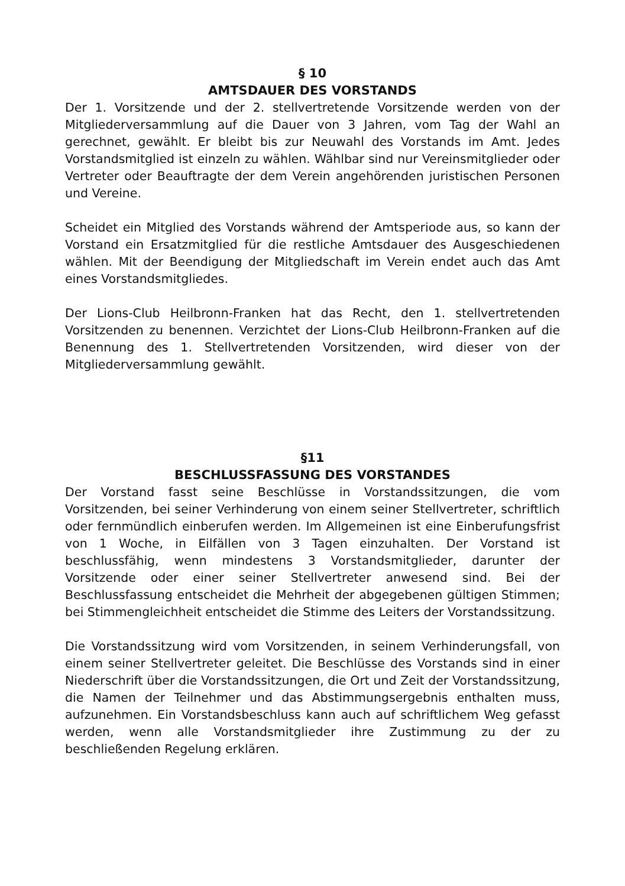§ 10
AMTSDAUER DES VORSTANDS
Der 1. Vorsitzende und der 2. stellvertretende Vorsitzende werden von der Mitgliederversammlung auf die Dauer von 3 Jahren, vom Tag der Wahl an gerechnet, gewählt. Er bleibt bis zur Neuwahl des Vorstands im Amt. Jedes Vorstandsmitglied ist einzeln zu wählen. Wählbar sind nur Vereinsmitglieder oder Vertreter oder Beauftragte der dem Verein angehörenden juristischen Personen und Vereine.
Scheidet ein Mitglied des Vorstands während der Amtsperiode aus, so kann der Vorstand ein Ersatzmitglied für die restliche Amtsdauer des Ausgeschiedenen wählen. Mit der Beendigung der Mitgliedschaft im Verein endet auch das Amt eines Vorstandsmitgliedes.
Der Lions-Club Heilbronn-Franken hat das Recht, den 1. stellvertretenden Vorsitzenden zu benennen. Verzichtet der Lions-Club Heilbronn-Franken auf die Benennung des 1. Stellvertretenden Vorsitzenden, wird dieser von der Mitgliederversammlung gewählt.
§11
BESCHLUSSFASSUNG DES VORSTANDES
Der Vorstand fasst seine Beschlüsse in Vorstandssitzungen, die vom Vorsitzenden, bei seiner Verhinderung von einem seiner Stellvertreter, schriftlich oder fernmündlich einberufen werden. Im Allgemeinen ist eine Einberufungsfrist von 1 Woche, in Eilfällen von 3 Tagen einzuhalten. Der Vorstand ist beschlussfähig, wenn mindestens 3 Vorstandsmitglieder, darunter der Vorsitzende oder einer seiner Stellvertreter anwesend sind. Bei der Beschlussfassung entscheidet die Mehrheit der abgegebenen gültigen Stimmen; bei Stimmengleichheit entscheidet die Stimme des Leiters der Vorstandssitzung.
Die Vorstandssitzung wird vom Vorsitzenden, in seinem Verhinderungsfall, von einem seiner Stellvertreter geleitet. Die Beschlüsse des Vorstands sind in einer Niederschrift über die Vorstandssitzungen, die Ort und Zeit der Vorstandssitzung, die Namen der Teilnehmer und das Abstimmungsergebnis enthalten muss, aufzunehmen. Ein Vorstandsbeschluss kann auch auf schriftlichem Weg gefasst werden, wenn alle Vorstandsmitglieder ihre Zustimmung zu der zu beschließenden Regelung erklären.